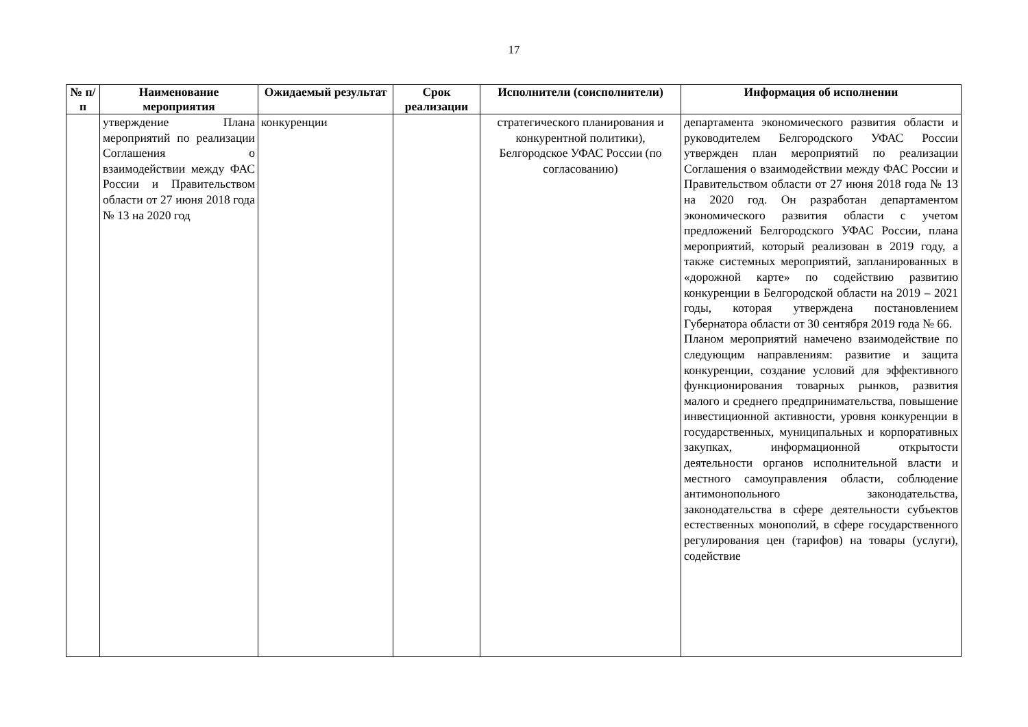17
| № п/п | Наименование мероприятия | Ожидаемый результат | Срок реализации | Исполнители (соисполнители) | Информация об исполнении |
| --- | --- | --- | --- | --- | --- |
| | утверждение Плана мероприятий по реализации Соглашения о взаимодействии между ФАС России и Правительством области от 27 июня 2018 года № 13 на 2020 год | конкуренции | | стратегического планирования и конкурентной политики), Белгородское УФАС России (по согласованию) | департамента экономического развития области и руководителем Белгородского УФАС России утвержден план мероприятий по реализации Соглашения о взаимодействии между ФАС России и Правительством области от 27 июня 2018 года № 13 на 2020 год. Он разработан департаментом экономического развития области с учетом предложений Белгородского УФАС России, плана мероприятий, который реализован в 2019 году, а также системных мероприятий, запланированных в «дорожной карте» по содействию развитию конкуренции в Белгородской области на 2019 – 2021 годы, которая утверждена постановлением Губернатора области от 30 сентября 2019 года № 66. Планом мероприятий намечено взаимодействие по следующим направлениям: развитие и защита конкуренции, создание условий для эффективного функционирования товарных рынков, развития малого и среднего предпринимательства, повышение инвестиционной активности, уровня конкуренции в государственных, муниципальных и корпоративных закупках, информационной открытости деятельности органов исполнительной власти и местного самоуправления области, соблюдение антимонопольного законодательства, законодательства в сфере деятельности субъектов естественных монополий, в сфере государственного регулирования цен (тарифов) на товары (услуги), содействие |